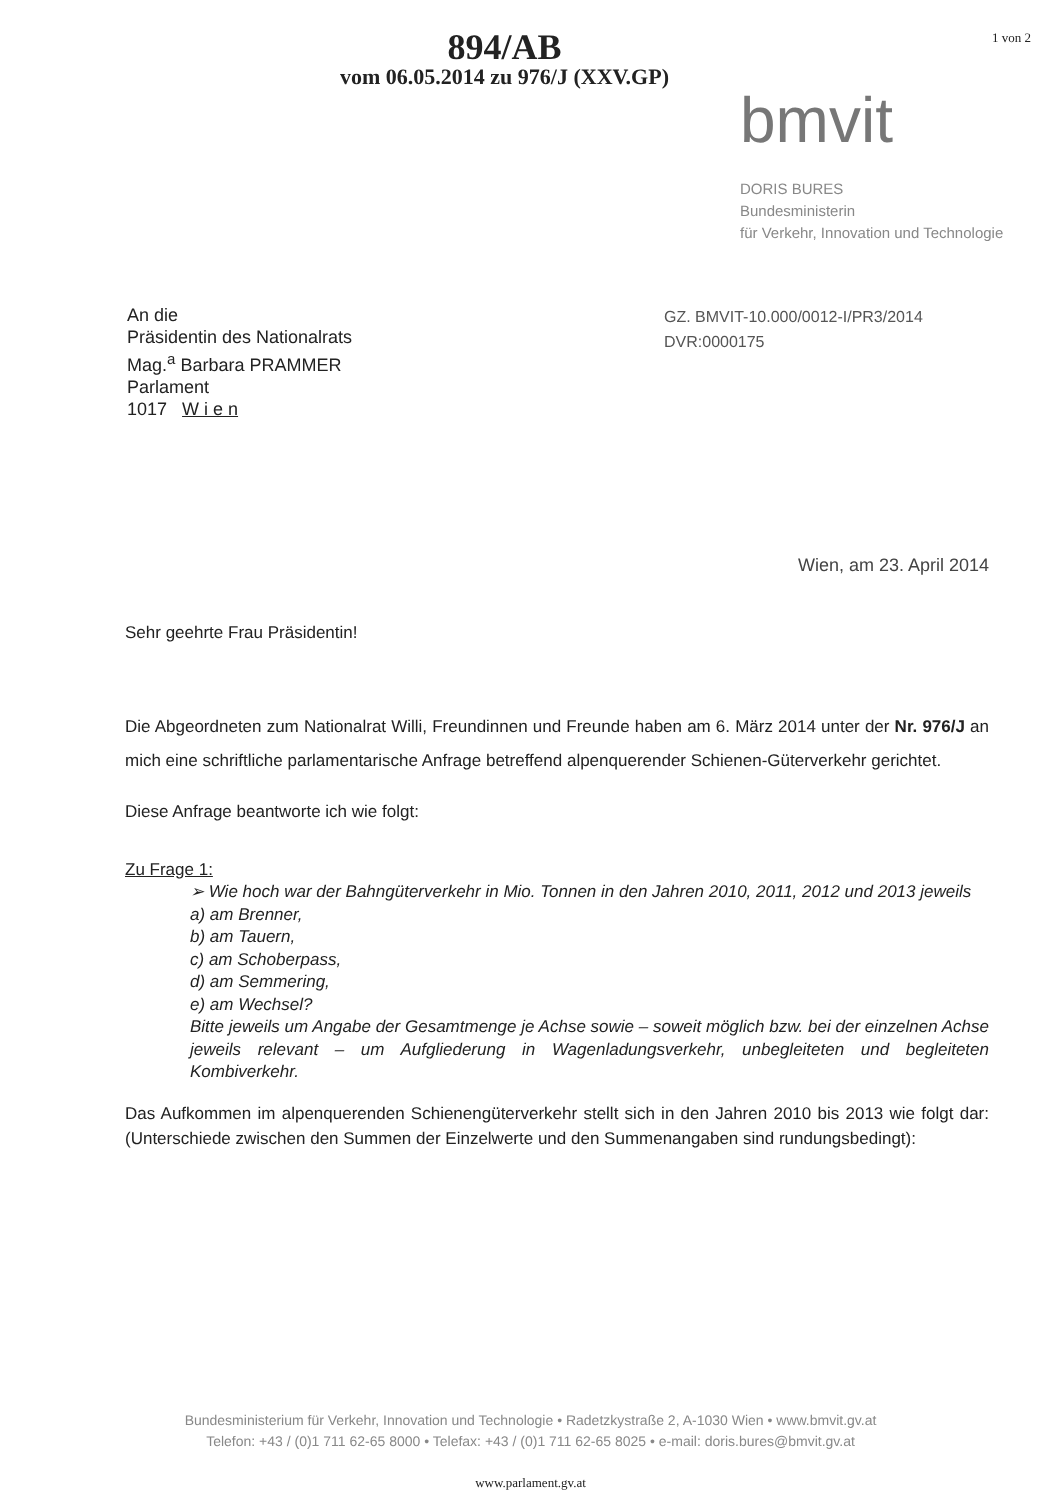894/AB
vom 06.05.2014 zu 976/J (XXV.GP)
1 von 2
bmvit
DORIS BURES
Bundesministerin
für Verkehr, Innovation und Technologie
An die
Präsidentin des Nationalrats
Mag.<sup>a</sup> Barbara PRAMMER
Parlament
1017 W i e n
GZ. BMVIT-10.000/0012-I/PR3/2014
DVR:0000175
Wien, am 23. April 2014
Sehr geehrte Frau Präsidentin!
Die Abgeordneten zum Nationalrat Willi, Freundinnen und Freunde haben am 6. März 2014 unter der Nr. 976/J an mich eine schriftliche parlamentarische Anfrage betreffend alpenquerender Schienen-Güterverkehr gerichtet.
Diese Anfrage beantworte ich wie folgt:
Zu Frage 1:
➢ Wie hoch war der Bahngüterverkehr in Mio. Tonnen in den Jahren 2010, 2011, 2012 und 2013 jeweils
a) am Brenner,
b) am Tauern,
c) am Schoberpass,
d) am Semmering,
e) am Wechsel?
Bitte jeweils um Angabe der Gesamtmenge je Achse sowie – soweit möglich bzw. bei der einzelnen Achse jeweils relevant – um Aufgliederung in Wagenladungsverkehr, unbegleiteten und begleiteten Kombiverkehr.
Das Aufkommen im alpenquerenden Schienengüterverkehr stellt sich in den Jahren 2010 bis 2013 wie folgt dar: (Unterschiede zwischen den Summen der Einzelwerte und den Summenangaben sind rundungsbedingt):
Bundesministerium für Verkehr, Innovation und Technologie • Radetzkystraße 2, A-1030 Wien • www.bmvit.gv.at
Telefon: +43 / (0)1 711 62-65 8000 • Telefax: +43 / (0)1 711 62-65 8025 • e-mail: doris.bures@bmvit.gv.at
www.parlament.gv.at